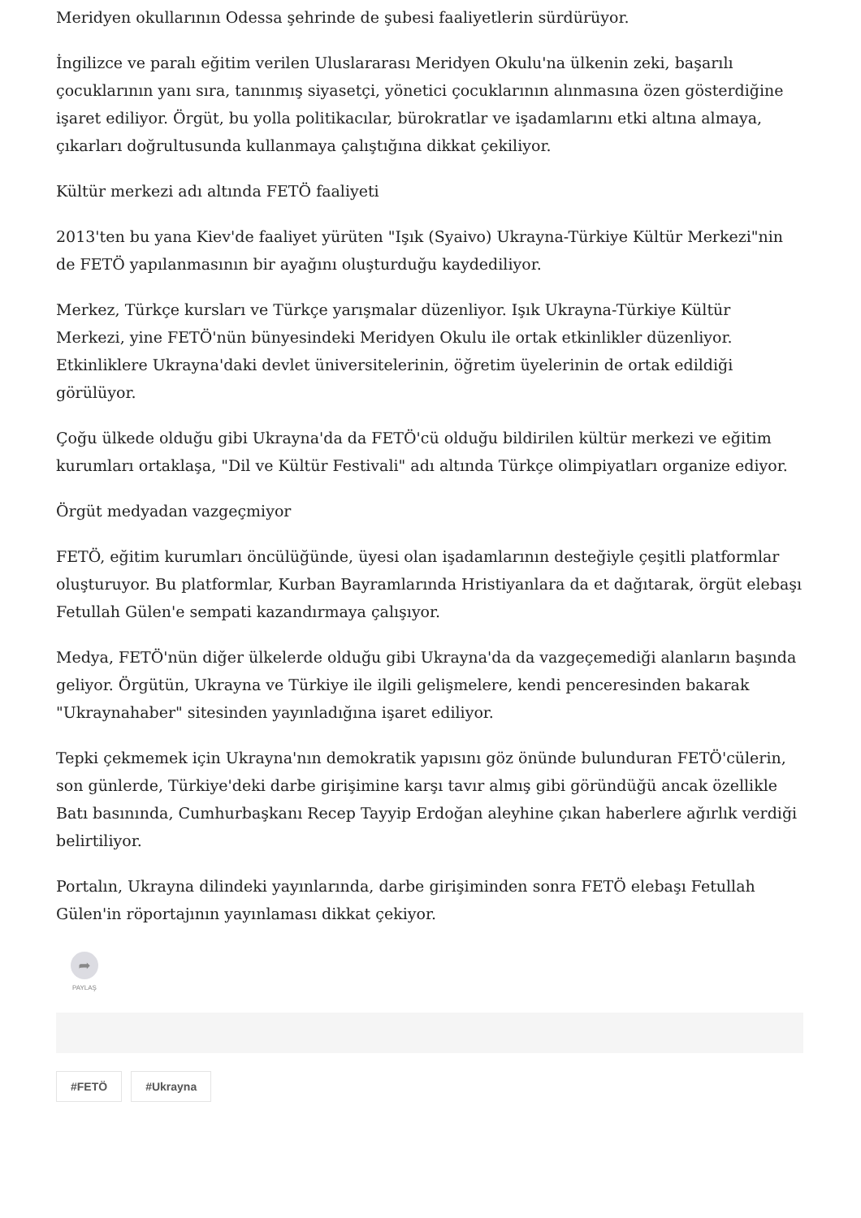Meridyen okullarının Odessa şehrinde de şubesi faaliyetlerin sürdürüyor.
İngilizce ve paralı eğitim verilen Uluslararası Meridyen Okulu'na ülkenin zeki, başarılı çocuklarının yanı sıra, tanınmış siyasetçi, yönetici çocuklarının alınmasına özen gösterdiğine işaret ediliyor. Örgüt, bu yolla politikacılar, bürokratlar ve işadamlarını etki altına almaya, çıkarları doğrultusunda kullanmaya çalıştığına dikkat çekiliyor.
Kültür merkezi adı altında FETÖ faaliyeti
2013'ten bu yana Kiev'de faaliyet yürüten "Işık (Syaivo) Ukrayna-Türkiye Kültür Merkezi"nin de FETÖ yapılanmasının bir ayağını oluşturduğu kaydediliyor.
Merkez, Türkçe kursları ve Türkçe yarışmalar düzenliyor. Işık Ukrayna-Türkiye Kültür Merkezi, yine FETÖ'nün bünyesindeki Meridyen Okulu ile ortak etkinlikler düzenliyor. Etkinliklere Ukrayna'daki devlet üniversitelerinin, öğretim üyelerinin de ortak edildiği görülüyor.
Çoğu ülkede olduğu gibi Ukrayna'da da FETÖ'cü olduğu bildirilen kültür merkezi ve eğitim kurumları ortaklaşa, "Dil ve Kültür Festivali" adı altında Türkçe olimpiyatları organize ediyor.
Örgüt medyadan vazgeçmiyor
FETÖ, eğitim kurumları öncülüğünde, üyesi olan işadamlarının desteğiyle çeşitli platformlar oluşturuyor. Bu platformlar, Kurban Bayramlarında Hristiyanlara da et dağıtarak, örgüt elebaşı Fetullah Gülen'e sempati kazandırmaya çalışıyor.
Medya, FETÖ'nün diğer ülkelerde olduğu gibi Ukrayna'da da vazgeçemediği alanların başında geliyor. Örgütün, Ukrayna ve Türkiye ile ilgili gelişmelere, kendi penceresinden bakarak "Ukraynahaber" sitesinden yayınladığına işaret ediliyor.
Tepki çekmemek için Ukrayna'nın demokratik yapısını göz önünde bulunduran FETÖ'cülerin, son günlerde, Türkiye'deki darbe girişimine karşı tavır almış gibi göründüğü ancak özellikle Batı basınında, Cumhurbaşkanı Recep Tayyip Erdoğan aleyhine çıkan haberlere ağırlık verdiği belirtiliyor.
Portalın, Ukrayna dilindeki yayınlarında, darbe girişiminden sonra FETÖ elebaşı Fetullah Gülen'in röportajının yayınlaması dikkat çekiyor.
➦
PAYLAŞ
#FETÖ #Ukrayna